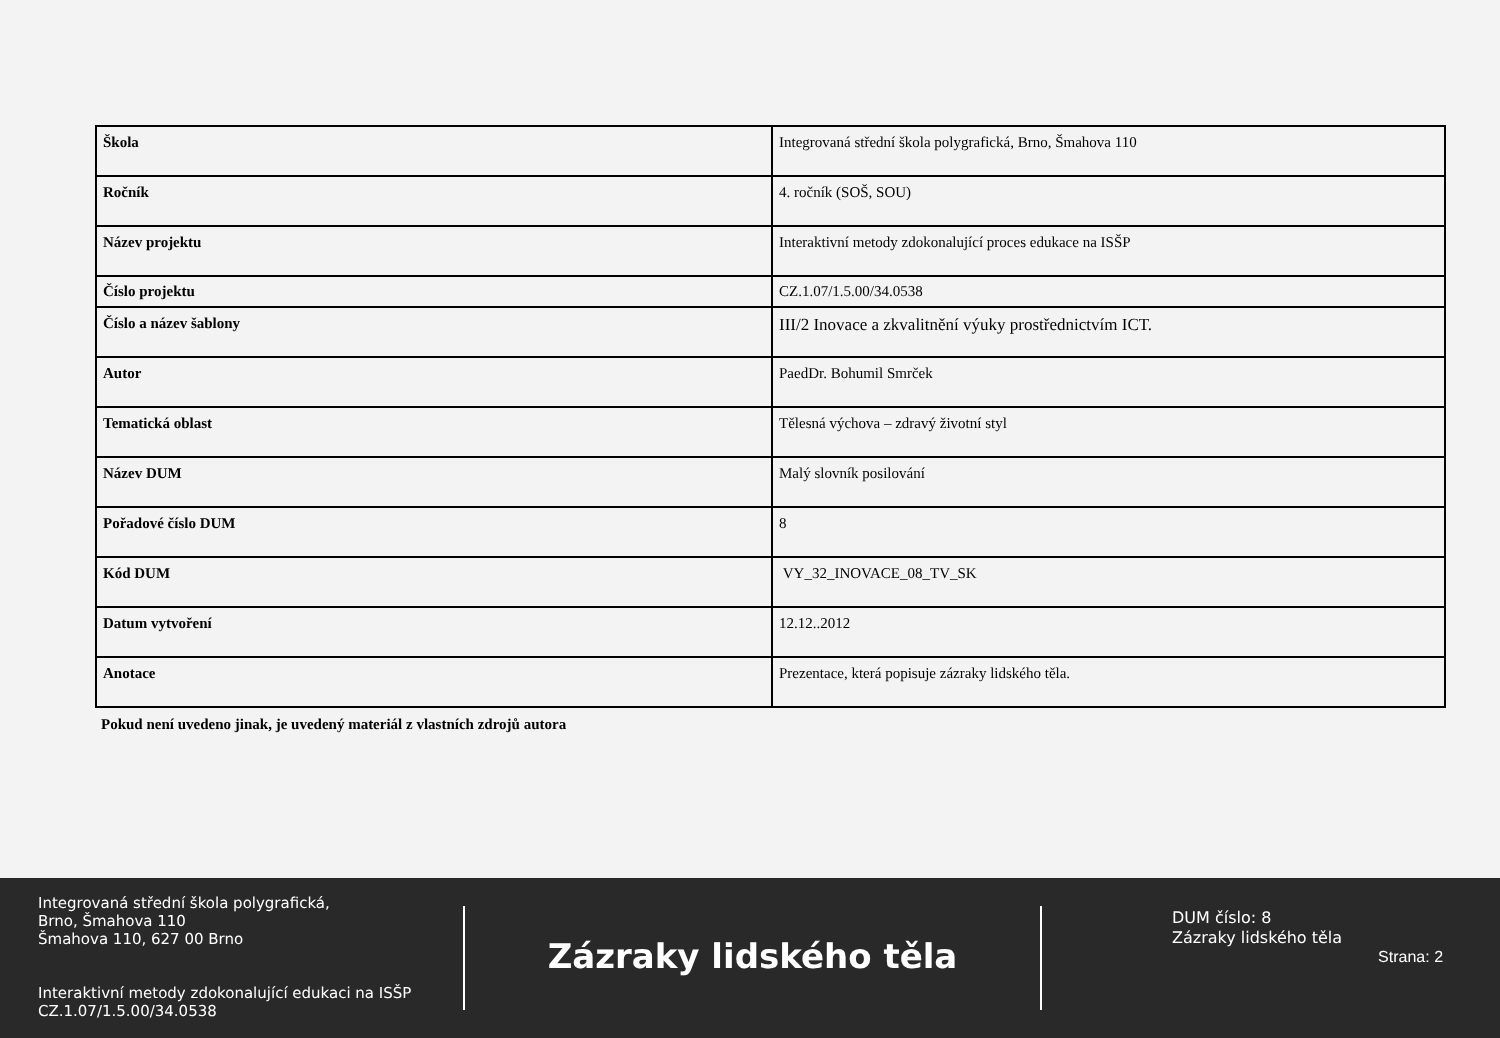| Škola | Integrovaná střední škola polygrafická, Brno, Šmahova 110 |
| Ročník | 4. ročník (SOŠ, SOU) |
| Název projektu | Interaktivní metody zdokonalující proces edukace na ISŠP |
| Číslo projektu | CZ.1.07/1.5.00/34.0538 |
| Číslo a název šablony | III/2 Inovace a zkvalitnění výuky prostřednictvím ICT. |
| Autor | PaedDr. Bohumil Smrček |
| Tematická oblast | Tělesná výchova – zdravý životní styl |
| Název DUM | Malý slovník posilování |
| Pořadové číslo DUM | 8 |
| Kód DUM | VY_32_INOVACE_08_TV_SK |
| Datum vytvoření | 12.12..2012 |
| Anotace | Prezentace, která popisuje zázraky lidského těla. |
Pokud není uvedeno jinak, je uvedený materiál z vlastních zdrojů autora
Integrovaná střední škola polygrafická,
Brno, Šmahova 110
Šmahova 110, 627 00 Brno
Interaktivní metody zdokonalující edukaci na ISŠP
CZ.1.07/1.5.00/34.0538
Zázraky lidského těla
DUM číslo: 8
Zázraky lidského těla
Strana: 2